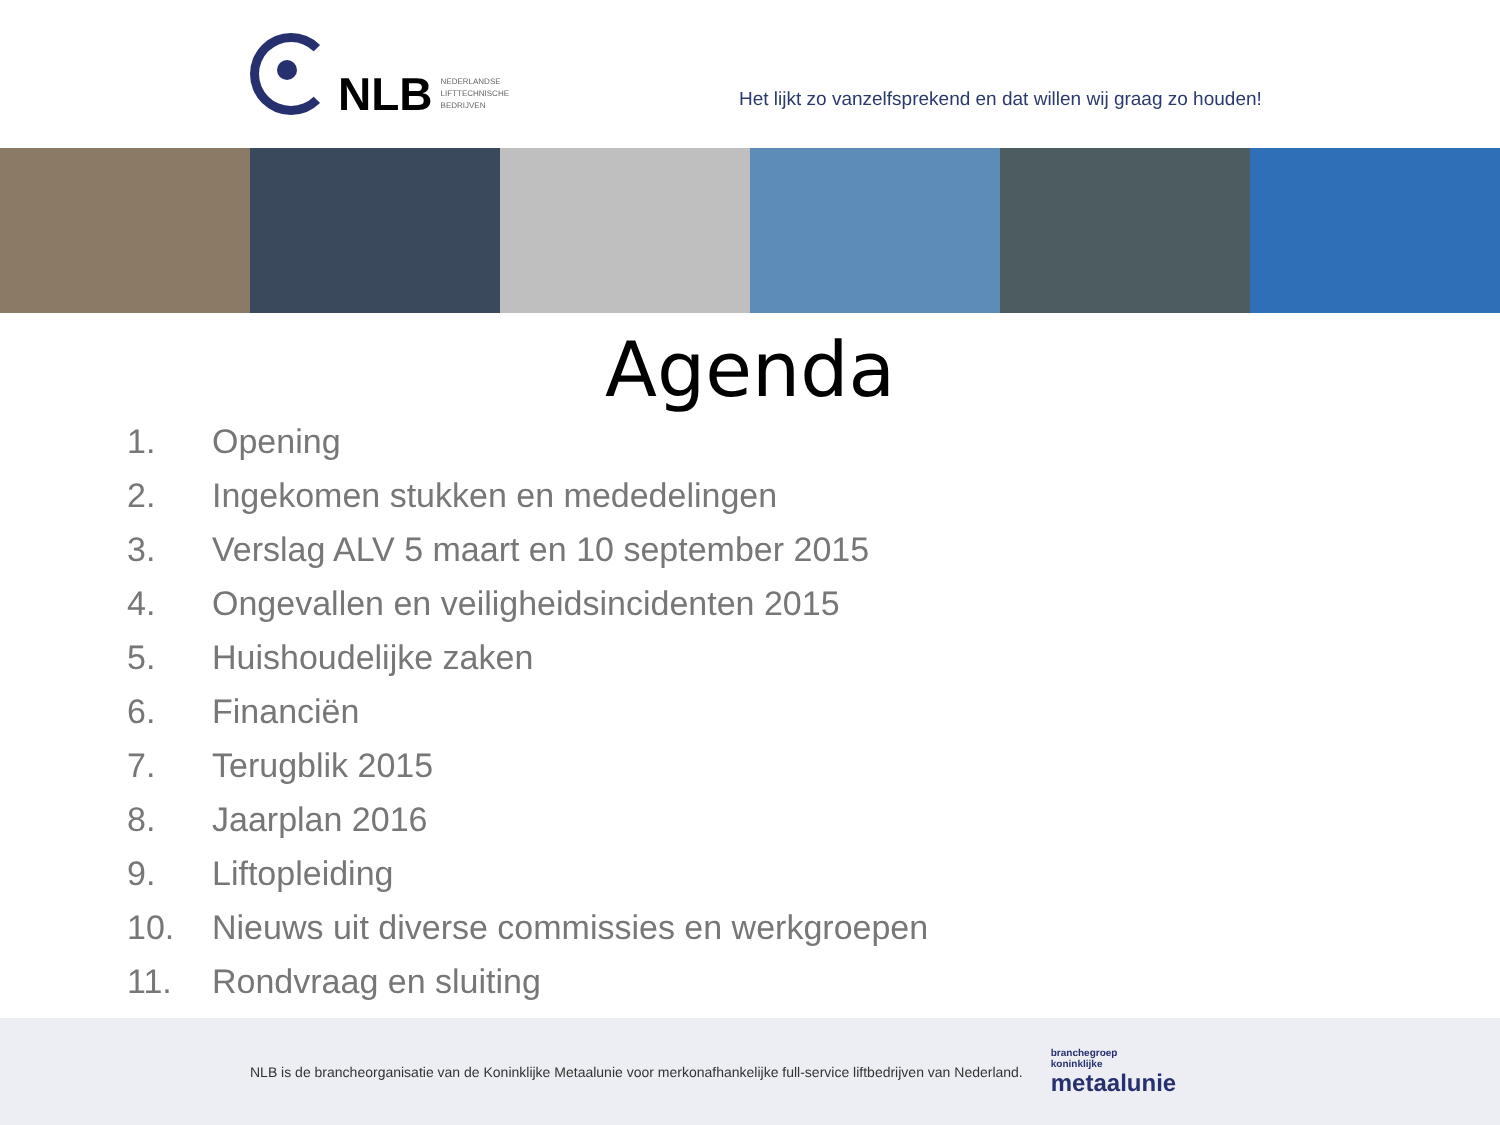NLB
NEDERLANDSE
LIFTTECHNISCHE
BEDRIJVEN
Het lijkt zo vanzelfsprekend en dat willen wij graag zo houden!
Agenda
1. Opening
2. Ingekomen stukken en mededelingen
3. Verslag ALV 5 maart en 10 september 2015
4. Ongevallen en veiligheidsincidenten 2015
5. Huishoudelijke zaken
6. Financiën
7. Terugblik 2015
8. Jaarplan 2016
9. Liftopleiding
10. Nieuws uit diverse commissies en werkgroepen
11. Rondvraag en sluiting
NLB is de brancheorganisatie van de Koninklijke Metaalunie voor merkonafhankelijke full-service liftbedrijven van Nederland.
branchegroep
koninklijke
metaalunie